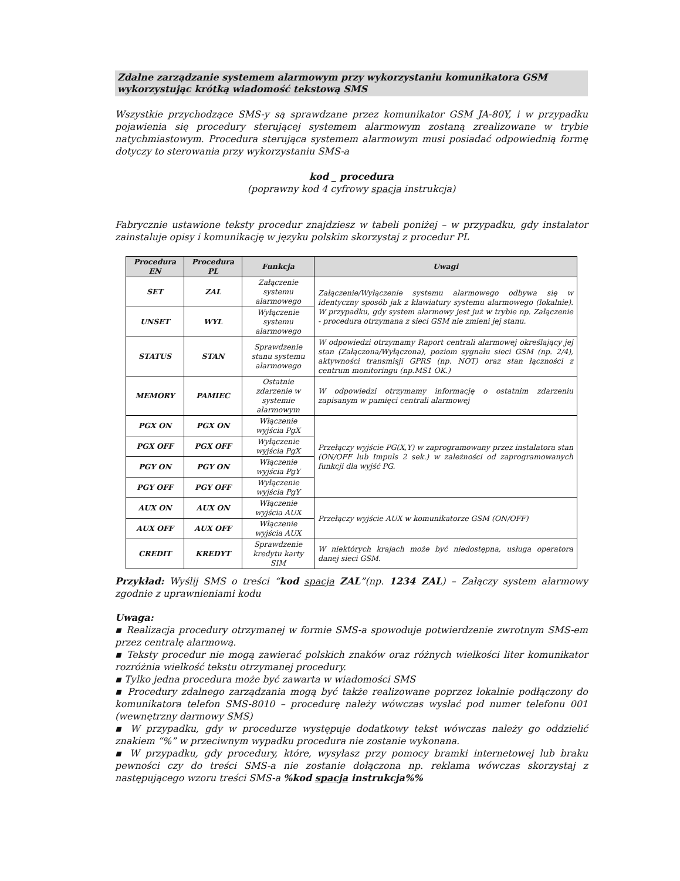Zdalne zarządzanie systemem alarmowym przy wykorzystaniu komunikatora GSM wykorzystując krótką wiadomość tekstową SMS
Wszystkie przychodzące SMS-y są sprawdzane przez komunikator GSM JA-80Y, i w przypadku pojawienia się procedury sterującej systemem alarmowym zostaną zrealizowane w trybie natychmiastowym. Procedura sterująca systemem alarmowym musi posiadać odpowiednią formę dotyczy to sterowania przy wykorzystaniu SMS-a
kod _ procedura
(poprawny kod 4 cyfrowy spacja instrukcja)
Fabrycznie ustawione teksty procedur znajdziesz w tabeli poniżej – w przypadku, gdy instalator zainstaluje opisy i komunikację w języku polskim skorzystaj z procedur PL
| Procedura EN | Procedura PL | Funkcja | Uwagi |
| --- | --- | --- | --- |
| SET | ZAL | Załączenie systemu alarmowego | Załączenie/Wyłączenie systemu alarmowego odbywa się w identyczny sposób jak z klawiatury systemu alarmowego (lokalnie). W przypadku, gdy system alarmowy jest już w trybie np. Załączenie - procedura otrzymana z sieci GSM nie zmieni jej stanu. |
| UNSET | WYL | Wyłączenie systemu alarmowego | |
| STATUS | STAN | Sprawdzenie stanu systemu alarmowego | W odpowiedzi otrzymamy Raport centrali alarmowej określający jej stan (Załączona/Wyłączona), poziom sygnału sieci GSM (np. 2/4), aktywności transmisji GPRS (np. NOT) oraz stan łączności z centrum monitoringu (np.MS1 OK.) |
| MEMORY | PAMIEC | Ostatnie zdarzenie w systemie alarmowym | W odpowiedzi otrzymamy informację o ostatnim zdarzeniu zapisanym w pamięci centrali alarmowej |
| PGX ON | PGX ON | Włączenie wyjścia PgX | Przełączy wyjście PG(X,Y) w zaprogramowany przez instalatora stan (ON/OFF lub Impuls 2 sek.) w zależności od zaprogramowanych funkcji dla wyjść PG. |
| PGX OFF | PGX OFF | Wyłączenie wyjścia PgX | |
| PGY ON | PGY ON | Włączenie wyjścia PgY | |
| PGY OFF | PGY OFF | Wyłączenie wyjścia PgY | |
| AUX ON | AUX ON | Włączenie wyjścia AUX | Przełączy wyjście AUX w komunikatorze GSM (ON/OFF) |
| AUX OFF | AUX OFF | Włączenie wyjścia AUX | |
| CREDIT | KREDYT | Sprawdzenie kredytu karty SIM | W niektórych krajach może być niedostępna, usługa operatora danej sieci GSM. |
Przykład: Wyślij SMS o treści “kod spacja ZAL”(np. 1234 ZAL) – Załączy system alarmowy zgodnie z uprawnieniami kodu
Uwaga:
▪ Realizacja procedury otrzymanej w formie SMS-a spowoduje potwierdzenie zwrotnym SMS-em przez centralę alarmową.
▪ Teksty procedur nie mogą zawierać polskich znaków oraz różnych wielkości liter komunikator rozróżnia wielkość tekstu otrzymanej procedury.
▪ Tylko jedna procedura może być zawarta w wiadomości SMS
▪ Procedury zdalnego zarządzania mogą być także realizowane poprzez lokalnie podłączony do komunikatora telefon SMS-8010 – procedurę należy wówczas wysłać pod numer telefonu 001 (wewnętrzny darmowy SMS)
▪ W przypadku, gdy w procedurze występuje dodatkowy tekst wówczas należy go oddzielić znakiem “%” w przeciwnym wypadku procedura nie zostanie wykonana.
▪ W przypadku, gdy procedury, które, wysyłasz przy pomocy bramki internetowej lub braku pewności czy do treści SMS-a nie zostanie dołączona np. reklama wówczas skorzystaj z następującego wzoru treści SMS-a %kod spacja instrukcja%%